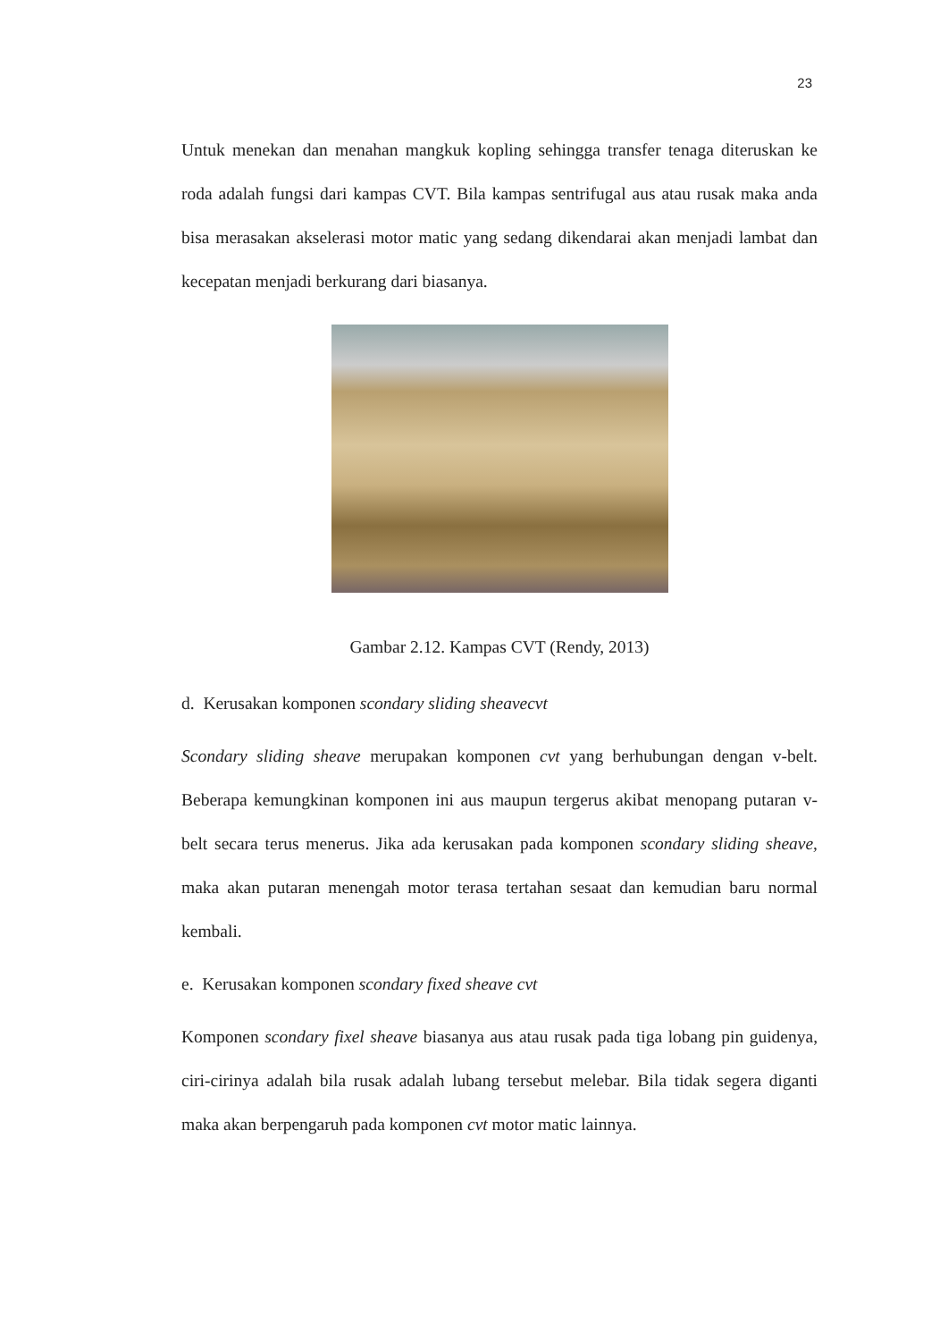23
Untuk menekan dan menahan mangkuk kopling sehingga transfer tenaga diteruskan ke roda adalah fungsi dari kampas CVT. Bila kampas sentrifugal aus atau rusak maka anda bisa merasakan akselerasi motor matic yang sedang dikendarai akan menjadi lambat dan kecepatan menjadi berkurang dari biasanya.
Gambar 2.12. Kampas CVT (Rendy, 2013)
d. Kerusakan komponen scondary sliding sheavecvt
Scondary sliding sheave merupakan komponen cvt yang berhubungan dengan v-belt. Beberapa kemungkinan komponen ini aus maupun tergerus akibat menopang putaran v-belt secara terus menerus. Jika ada kerusakan pada komponen scondary sliding sheave, maka akan putaran menengah motor terasa tertahan sesaat dan kemudian baru normal kembali.
e. Kerusakan komponen scondary fixed sheave cvt
Komponen scondary fixel sheave biasanya aus atau rusak pada tiga lobang pin guidenya, ciri-cirinya adalah bila rusak adalah lubang tersebut melebar. Bila tidak segera diganti maka akan berpengaruh pada komponen cvt motor matic lainnya.